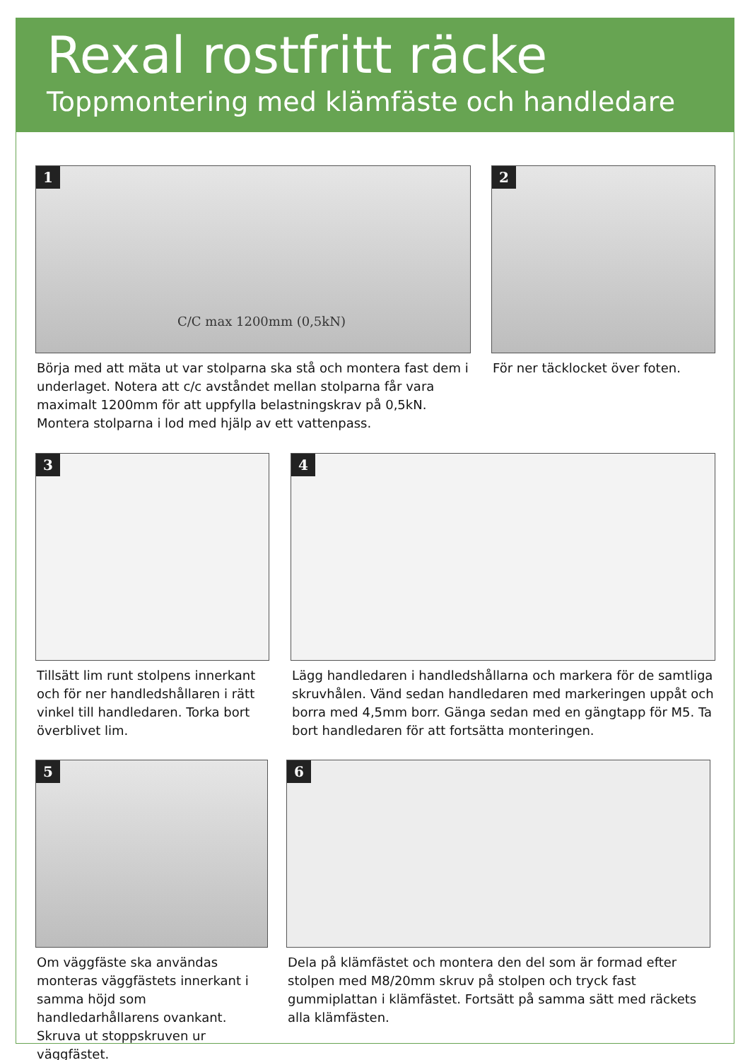Rexal rostfritt räcke
Toppmontering med klämfäste och handledare
1
C/C max 1200mm (0,5kN)
Börja med att mäta ut var stolparna ska stå och montera fast dem i underlaget. Notera att c/c avståndet mellan stolparna får vara maximalt 1200mm för att uppfylla belastningskrav på 0,5kN. Montera stolparna i lod med hjälp av ett vattenpass.
2
För ner täcklocket över foten.
3
Tillsätt lim runt stolpens innerkant och för ner handledshållaren i rätt vinkel till handledaren. Torka bort överblivet lim.
4
Lägg handledaren i handledshållarna och markera för de samtliga skruvhålen. Vänd sedan handledaren med markeringen uppåt och borra med 4,5mm borr. Gänga sedan med en gängtapp för M5. Ta bort handledaren för att fortsätta monteringen.
5
Om väggfäste ska användas monteras väggfästets innerkant i samma höjd som handledarhållarens ovankant. Skruva ut stoppskruven ur väggfästet.
6
Dela på klämfästet och montera den del som är formad efter stolpen med M8/20mm skruv på stolpen och tryck fast gummiplattan i klämfästet. Fortsätt på samma sätt med räckets alla klämfästen.